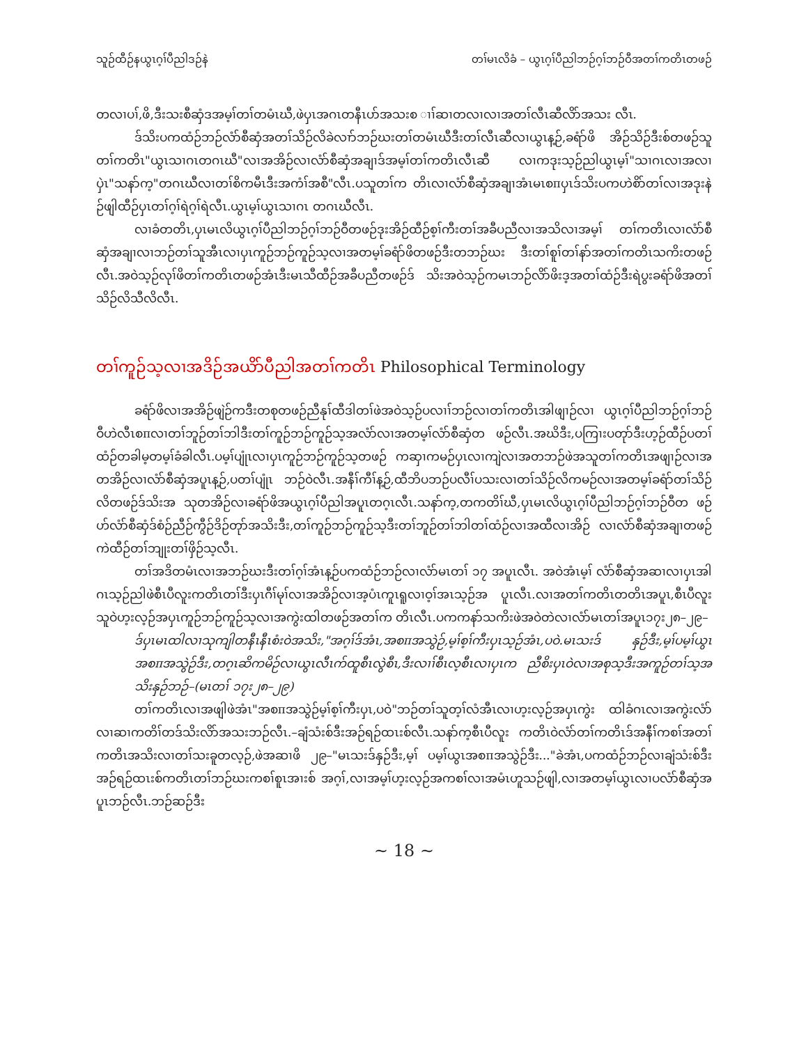သူဉ်ထီဉ်နယွၤဂ့ၢ်ပီညါဒဉ်နဲ တၢ်မၤလိခံ – ယွၤဂ့ၢ်ပီညါဘဉ်ဂ့ၢ်ဘဉ်ဝီအတၢ်ကတိၤတဖဉ်
တလၢပၢ်,ဖိ,ဒီးသးစီဆှံဒအမ့ၢ်တၢ်တမံၤဃီ,ဖဲပှၤအဂၤတနီၤပာ်အသးစ ၢၢ်ဆၢတလၢလၢအတၢ်လီၤဆီလိာ်အသး လီၤ.
ဒ်သိးပကထံဉ်ဘဉ်လံာ်စီဆှံအတၢ်သိဉ်လိခဲလၢာ်ဘဉ်ဃးတၢ်တမံၤဃီဒီးတၢ်လီၤဆီလၢယွၤန့ဉ်,ခရံာ်ဖိ အိဉ်သိဉ်ဒီးစ်တဖဉ်သူတၢ်ကတိၤ"ယွၤသၢဂၤတဂၤဃီ"လၢအအိဉ်လၢလံာ်စီဆှံအချၢဒ်အမ့ၢ်တၢ်ကတိၤလီၤဆီ လၢကဒုးသ့ဉ်ညါယွၤမ့ၢ်"သၢဂၤလၢအလၢပှဲၤ"သနာ်က့"တဂၤဃီလၢတၢ်စိကမီၤဒီးအကံၢ်အစီ"လီၤ.ပသူတၢ်က တိၤလၢလံာ်စီဆှံအချၢအံၤမၤစπပှၤဒ်သိးပကဟဲစိာ်တၢ်လၢအဒုးနဲဉ်ဖျါထီဉ်ပှၤတၢ်ဂ့ၢ်ရဲဂ့ၢ်ရဲလီၤ.ယွၤမ့ၢ်ယွၤသၢဂၤ တဂၤဃီလီၤ.
လၢခံတတိၤ,ပှၤမၤလိယွၤဂ့ၢ်ပီညါဘဉ်ဂ့ၢ်ဘဉ်ဝီတဖဉ်ဒုးအိဉ်ထီဉ်စ့ၢ်ကီးတၢ်အခီပညီလၢအသိလၢအမ့ၢ် တၢ်ကတိၤလၢလံာ်စီဆှံအချၢလၢဘဉ်တၢ်သူအီၤလၢပှၤကူဉ်ဘဉ်ကူဉ်သ့လၢအတမ့ၢ်ခရံာ်ဖိတဖဉ်ဒီးတဘဉ်ဃး ဒီးတၢ်စူၢ်တၢ်နာ်အတၢ်ကတိၤသကိးတဖဉ်လီၤ.အဝဲသ့ဉ်လုၢ်ဖိတၢ်ကတိၤတဖဉ်အံၤဒီးမၤသီထီဉ်အခီပညီတဖဉ်ဒ် သိးအဝဲသ့ဉ်ကမၤဘဉ်လိာ်ဖိးဒ့အတၢ်ထံဉ်ဒီးရဲပွးခရံာ်ဖိအတၢ်သိဉ်လိသီလိလီၤ.
တၢ်ကူဉ်သ့လၢအဒိဉ်အယိာ်ပီညါအတၢ်ကတိၤ Philosophical Terminology
ခရံာ်ဖိလၢအအိဉ်ဖျဲဉ်ကဒီးတစုတဖဉ်ညီနုၢ်ထီဒါတၢ်ဖဲအဝဲသ့ဉ်ပလၢၢ်ဘဉ်လၢတၢ်ကတိၤအါဖျၢဉ်လၢ ယွၤဂ့ၢ်ပီညါဘဉ်ဂ့ၢ်ဘဉ်ဝီဟဲလီၤစπလၢတၢ်ဘူဉ်တၢ်ဘါဒီးတၢ်ကူဉ်ဘဉ်ကူဉ်သ့အလံာ်လၢအတမ့ၢ်လံာ်စီဆှံတ ဖဉ်လီၤ.အဃိဒီး,ပကြၢးပတုာ်ဒီးဟ့ဉ်ထီဉ်ပတၢ်ထံဉ်တခါမ့တမ့ၢ်ခံခါလီၤ.ပမ့ၢ်ပျုံၤလၢပှၤကူဉ်ဘဉ်ကူဉ်သ့တဖဉ် ကဆှၢကမဉ်ပှၤလၢကျဲလၢအတဘဉ်ဖဲအသူတၢ်ကတိၤအဖျၢဉ်လၢအတအိဉ်လၢလံာ်စီဆှံအပူၤန့ဉ်,ပတၢ်ပျုံၤ ဘဉ်ဝဲလီၤ.အနီၢ်ကီၢ်န့ဉ်,ထီဘိပဘဉ်ပလီၢ်ပသးလၢတၢ်သိဉ်လိကမဉ်လၢအတမ့ၢ်ခရံာ်တၢ်သိဉ်လိတဖဉ်ဒ်သိးအ သုတအိဉ်လၢခရံာ်ဖိအယွၤဂ့ၢ်ပီညါအပူၤတဂ့ၤလီၤ.သနာ်က့,တကတိၢ်ဃီ,ပှၤမၤလိယွၤဂ့ၢ်ပီညါဘဉ်ဂ့ၢ်ဘဉ်ဝီတ ဖဉ်ဟ်လံာ်စီဆှံဒ်စံဉ်ညီဉ်ကွီဉ်ဒိဉ်တုာ်အသိးဒီး,တၢ်ကူဉ်ဘဉ်ကူဉ်သ့ဒီးတၢ်ဘူဉ်တၢ်ဘါတၢ်ထံဉ်လၢအထီလၢအိဉ် လၢလံာ်စီဆှံအချၢတဖဉ်ကဲထီဉ်တၢ်ဘျုးတၢ်ဖှိဉ်သ့လီၤ.
တၢ်အဒိတမံၤလၢအဘဉ်ဃးဒီးတၢ်ဂ့ၢ်အံၤန့ဉ်ပကထံဉ်ဘဉ်လၢလံာ်မၤတၢ် ၁၇ အပူၤလီၤ. အဝဲအံၤမ့ၢ် လံာ်စီဆှံအဆၢလၢပှၤအါဂၤသ့ဉ်ညါဖဲစီၤပီလူးကတိၤတၢ်ဒီးပှၤဂီၢ်မုၢ်လၢအအိဉ်လၢအ့ပံၤကူၤရူလၢဝ့ၢ်အၤသ့ဉ်အ ပူၤလီၤ.လၢအတၢ်ကတိၤတတိၤအပူၤ,စီၤပီလူးသူဝဲဟ့းလ့ဉ်အပှၤကူဉ်ဘဉ်ကူဉ်သ့လၢအကွဲးထါတဖဉ်အတၢ်က တိၤလီၤ.ပကကနာ်သကိးဖဲအဝဲတဲလၢလံာ်မၤတၢ်အပူၤ၁၇း၂၈–၂၉–
ဒ်ပှၤမၤထါလၢသုကျါတနီၤနီၤစံးဝဲအသိး,"အဂ့ၢ်ဒ်အံၤ,အစπအသွဲဉ်,မ့ၢ်စ့ၢ်ကီးပှၤသ့ဉ်အံၤ,ပဝဲ.မၤသးဒ် နှဉ်ဒီး,မ့ၢ်ပမ့ၢ်ယွၤအစπအသွဲဉ်ဒီး,တဂ့ၤဆိကမိဉ်လၢယွၤလီၤက်ထူစီၤလွဲစီၤ,ဒီးလၢၢ်စီၤလ့စီၤလၢပှၤက ညီစိးပှၤဝဲလၢအစုသ့ဒီးအကူဉ်တၢ်သ့အသိးနှဉ်ဘဉ်–(မၤတၢ် ၁၇း၂၈–၂၉)
တၢ်ကတိၤလၢအဖျါဖဲအံၤ"အစπအသွဲဉ်မ့ၢ်စ့ၢ်ကီးပှၤ,ပဝဲ"ဘဉ်တၢ်သူတ့ၢ်လံအီၤလၢဟ့းလ့ဉ်အပှၤကွဲး ထါခံဂၤလၢအကွဲးလံာ်လၢဆၢကတိၢ်တဒ်သိးလိာ်အသးဘဉ်လီၤ.–ချံသံးစ်ဒီးအဉ်ရဉ်ထၤးစ်လီၤ.သနာ်က့စီၤပီလူး ကတိၤဝဲလံာ်တၢ်ကတိၤဒ်အနီၢ်ကစၢ်အတၢ်ကတိၤအသိးလၢတၢ်သးခူတလ့ဉ်,ဖဲအဆၢဖိ ၂၉–"မၤသးဒ်နှဉ်ဒီး,မ့ၢ် ပမ့ၢ်ယွၤအစπအသွဲဉ်ဒီး..."ခဲအံၤ,ပကထံဉ်ဘဉ်လၢချံသံးစ်ဒီးအဉ်ရဉ်ထၤးစ်ကတိၤတၢ်ဘဉ်ဃးကစၢ်စူၤအၢးစ် အဂ့ၢ်,လၢအမ့ၢ်ဟ့းလ့ဉ်အကစၢ်လၢအမံၤဟူသဉ်ဖျါ,လၢအတမ့ၢ်ယွၤလၢပလံာ်စီဆှံအပူၤဘဉ်လီၤ.ဘဉ်ဆဉ်ဒီး
~ 18 ~